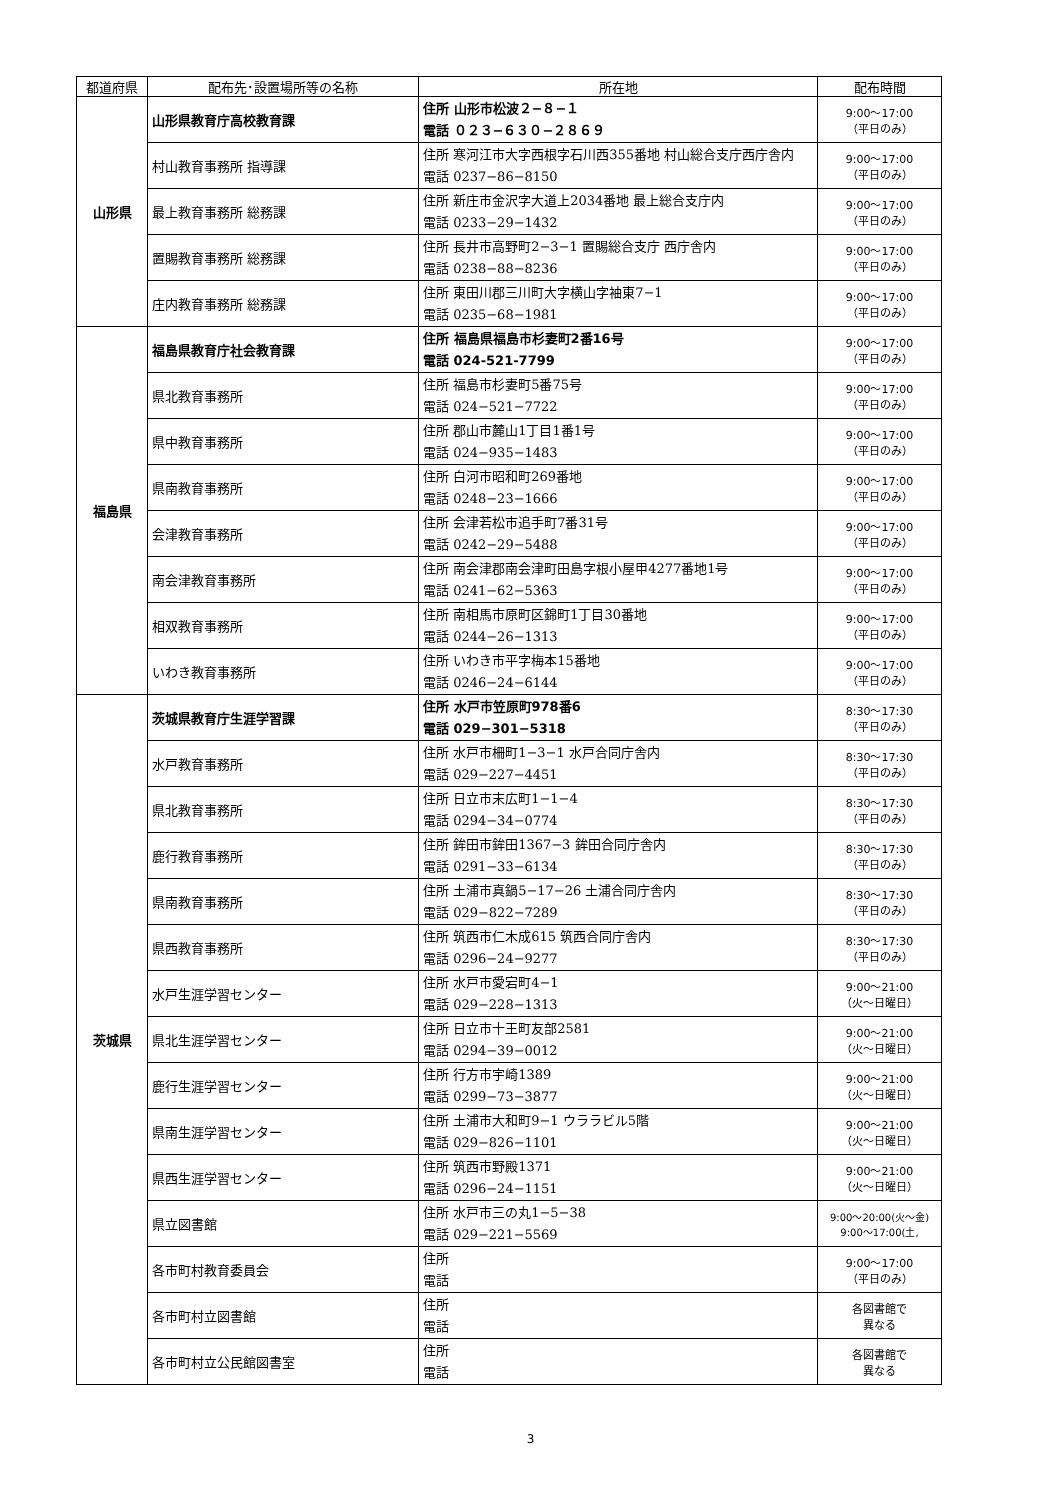| 都道府県 | 配布先･設置場所等の名称 | 所在地 | 配布時間 |
| --- | --- | --- | --- |
| 山形県 | 山形県教育庁高校教育課 | 住所 山形市松波２−８−１ 電話 ０２３−６３０−２８６９ | 9:00〜17:00 （平日のみ） |
| | 村山教育事務所 指導課 | 住所 寒河江市大字西根字石川西355番地 村山総合支庁西庁舎内 電話 0237−86−8150 | 9:00〜17:00 （平日のみ） |
| | 最上教育事務所 総務課 | 住所 新庄市金沢字大道上2034番地 最上総合支庁内 電話 0233−29−1432 | 9:00〜17:00 （平日のみ） |
| | 置賜教育事務所 総務課 | 住所 長井市高野町2−3−1 置賜総合支庁 西庁舎内 電話 0238−88−8236 | 9:00〜17:00 （平日のみ） |
| | 庄内教育事務所 総務課 | 住所 東田川郡三川町大字横山字袖東7−1 電話 0235−68−1981 | 9:00〜17:00 （平日のみ） |
| 福島県 | 福島県教育庁社会教育課 | 住所 福島県福島市杉妻町2番16号 電話 024-521-7799 | 9:00〜17:00 （平日のみ） |
| | 県北教育事務所 | 住所 福島市杉妻町5番75号 電話 024−521−7722 | 9:00〜17:00 （平日のみ） |
| | 県中教育事務所 | 住所 郡山市麓山1丁目1番1号 電話 024−935−1483 | 9:00〜17:00 （平日のみ） |
| | 県南教育事務所 | 住所 白河市昭和町269番地 電話 0248−23−1666 | 9:00〜17:00 （平日のみ） |
| | 会津教育事務所 | 住所 会津若松市追手町7番31号 電話 0242−29−5488 | 9:00〜17:00 （平日のみ） |
| | 南会津教育事務所 | 住所 南会津郡南会津町田島字根小屋甲4277番地1号 電話 0241−62−5363 | 9:00〜17:00 （平日のみ） |
| | 相双教育事務所 | 住所 南相馬市原町区錦町1丁目30番地 電話 0244−26−1313 | 9:00〜17:00 （平日のみ） |
| | いわき教育事務所 | 住所 いわき市平字梅本15番地 電話 0246−24−6144 | 9:00〜17:00 （平日のみ） |
| 茨城県 | 茨城県教育庁生涯学習課 | 住所 水戸市笠原町978番6 電話 029−301−5318 | 8:30〜17:30 （平日のみ） |
| | 水戸教育事務所 | 住所 水戸市柵町1−3−1 水戸合同庁舎内 電話 029−227−4451 | 8:30〜17:30 （平日のみ） |
| | 県北教育事務所 | 住所 日立市末広町1−1−4 電話 0294−34−0774 | 8:30〜17:30 （平日のみ） |
| | 鹿行教育事務所 | 住所 鉾田市鉾田1367−3 鉾田合同庁舎内 電話 0291−33−6134 | 8:30〜17:30 （平日のみ） |
| | 県南教育事務所 | 住所 土浦市真鍋5−17−26 土浦合同庁舎内 電話 029−822−7289 | 8:30〜17:30 （平日のみ） |
| | 県西教育事務所 | 住所 筑西市仁木成615 筑西合同庁舎内 電話 0296−24−9277 | 8:30〜17:30 （平日のみ） |
| | 水戸生涯学習センター | 住所 水戸市愛宕町4−1 電話 029−228−1313 | 9:00〜21:00 （火〜日曜日） |
| | 県北生涯学習センター | 住所 日立市十王町友部2581 電話 0294−39−0012 | 9:00〜21:00 （火〜日曜日） |
| | 鹿行生涯学習センター | 住所 行方市宇崎1389 電話 0299−73−3877 | 9:00〜21:00 （火〜日曜日） |
| | 県南生涯学習センター | 住所 土浦市大和町9−1 ウララビル5階 電話 029−826−1101 | 9:00〜21:00 （火〜日曜日） |
| | 県西生涯学習センター | 住所 筑西市野殿1371 電話 0296−24−1151 | 9:00〜21:00 （火〜日曜日） |
| | 県立図書館 | 住所 水戸市三の丸1−5−38 電話 029−221−5569 | 9:00〜20:00(火〜金) 9:00〜17:00(土, |
| | 各市町村教育委員会 | 住所 電話 | 9:00〜17:00 （平日のみ） |
| | 各市町村立図書館 | 住所 電話 | 各図書館で 異なる |
| | 各市町村立公民館図書室 | 住所 電話 | 各図書館で 異なる |
3